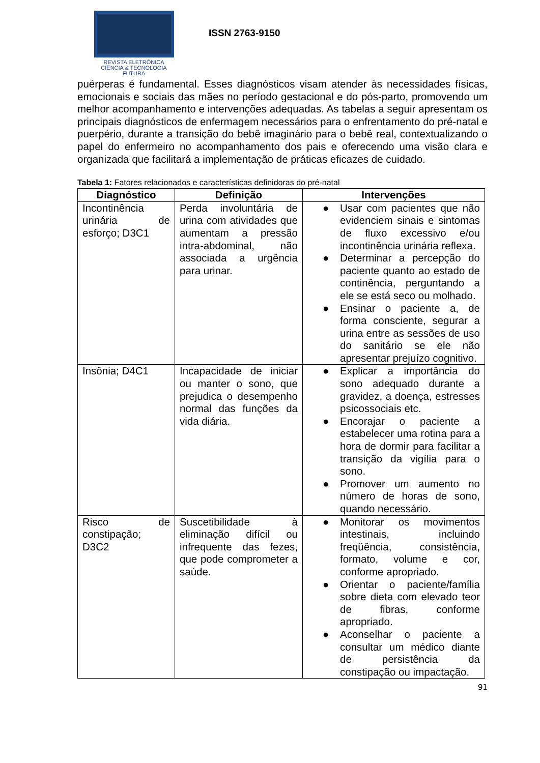REVISTA ELETRÔNICA
CIÊNCIA & TECNOLOGIA
FUTURA
ISSN 2763-9150
puérperas é fundamental. Esses diagnósticos visam atender às necessidades físicas, emocionais e sociais das mães no período gestacional e do pós-parto, promovendo um melhor acompanhamento e intervenções adequadas. As tabelas a seguir apresentam os principais diagnósticos de enfermagem necessários para o enfrentamento do pré-natal e puerpério, durante a transição do bebê imaginário para o bebê real, contextualizando o papel do enfermeiro no acompanhamento dos pais e oferecendo uma visão clara e organizada que facilitará a implementação de práticas eficazes de cuidado.
Tabela 1: Fatores relacionados e características definidoras do pré-natal
| Diagnóstico | Definição | Intervenções |
| --- | --- | --- |
| Incontinência urinária de esforço; D3C1 | Perda involuntária de urina com atividades que aumentam a pressão intra-abdominal, não associada a urgência para urinar. | ● Usar com pacientes que não evidenciem sinais e sintomas de fluxo excessivo e/ou incontinência urinária reflexa. ● Determinar a percepção do paciente quanto ao estado de continência, perguntando a ele se está seco ou molhado. ● Ensinar o paciente a, de forma consciente, segurar a urina entre as sessões de uso do sanitário se ele não apresentar prejuízo cognitivo. |
| Insônia; D4C1 | Incapacidade de iniciar ou manter o sono, que prejudica o desempenho normal das funções da vida diária. | ● Explicar a importância do sono adequado durante a gravidez, a doença, estresses psicossociais etc. ● Encorajar o paciente a estabelecer uma rotina para a hora de dormir para facilitar a transição da vigília para o sono. ● Promover um aumento no número de horas de sono, quando necessário. |
| Risco de constipação; D3C2 | Suscetibilidade à eliminação difícil ou infrequente das fezes, que pode comprometer a saúde. | ● Monitorar os movimentos intestinais, incluindo freqüência, consistência, formato, volume e cor, conforme apropriado. ● Orientar o paciente/família sobre dieta com elevado teor de fibras, conforme apropriado. ● Aconselhar o paciente a consultar um médico diante de persistência da constipação ou impactação. |
91